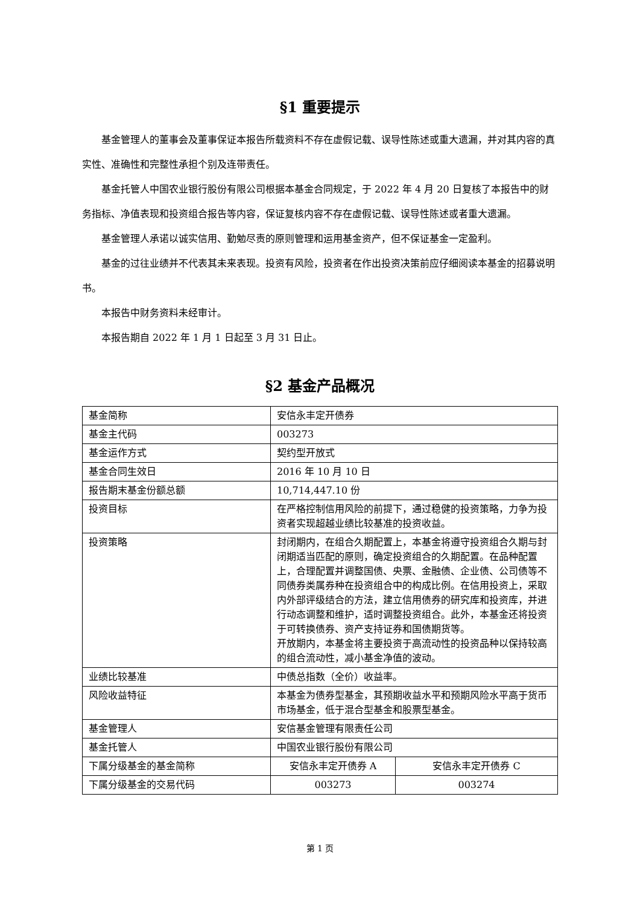§1 重要提示
基金管理人的董事会及董事保证本报告所载资料不存在虚假记载、误导性陈述或重大遗漏，并对其内容的真实性、准确性和完整性承担个别及连带责任。
基金托管人中国农业银行股份有限公司根据本基金合同规定，于 2022 年 4 月 20 日复核了本报告中的财务指标、净值表现和投资组合报告等内容，保证复核内容不存在虚假记载、误导性陈述或者重大遗漏。
基金管理人承诺以诚实信用、勤勉尽责的原则管理和运用基金资产，但不保证基金一定盈利。
基金的过往业绩并不代表其未来表现。投资有风险，投资者在作出投资决策前应仔细阅读本基金的招募说明书。
本报告中财务资料未经审计。
本报告期自 2022 年 1 月 1 日起至 3 月 31 日止。
§2 基金产品概况
| 基金简称 | 安信永丰定开债券 | |
| 基金主代码 | 003273 | |
| 基金运作方式 | 契约型开放式 | |
| 基金合同生效日 | 2016 年 10 月 10 日 | |
| 报告期末基金份额总额 | 10,714,447.10 份 | |
| 投资目标 | 在严格控制信用风险的前提下，通过稳健的投资策略，力争为投资者实现超越业绩比较基准的投资收益。 | |
| 投资策略 | 封闭期内，在组合久期配置上，本基金将遵守投资组合久期与封闭期适当匹配的原则，确定投资组合的久期配置。在品种配置上，合理配置并调整国债、央票、金融债、企业债、公司债等不同债券类属券种在投资组合中的构成比例。在信用投资上，采取内外部评级结合的方法，建立信用债券的研究库和投资库，并进行动态调整和维护，适时调整投资组合。此外，本基金还将投资于可转换债券、资产支持证券和国债期货等。 开放期内，本基金将主要投资于高流动性的投资品种以保持较高的组合流动性，减小基金净值的波动。 | |
| 业绩比较基准 | 中债总指数（全价）收益率。 | |
| 风险收益特征 | 本基金为债券型基金，其预期收益水平和预期风险水平高于货币市场基金，低于混合型基金和股票型基金。 | |
| 基金管理人 | 安信基金管理有限责任公司 | |
| 基金托管人 | 中国农业银行股份有限公司 | |
| 下属分级基金的基金简称 | 安信永丰定开债券 A | 安信永丰定开债券 C |
| 下属分级基金的交易代码 | 003273 | 003274 |
第 1 页